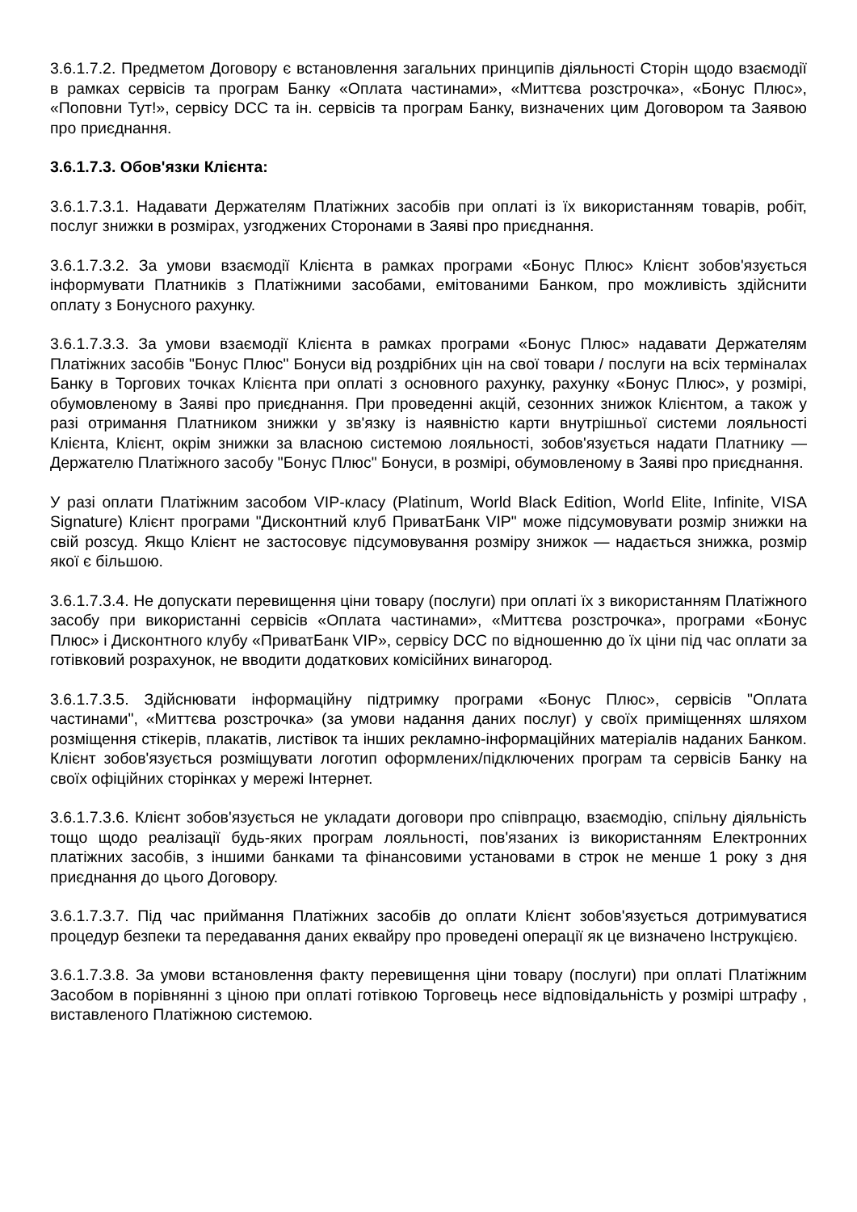3.6.1.7.2. Предметом Договору є встановлення загальних принципів діяльності Сторін щодо взаємодії в рамках сервісів та програм Банку «Оплата частинами», «Миттєва розстрочка», «Бонус Плюс», «Поповни Тут!», сервісу DCC та ін. сервісів та програм Банку, визначених цим Договором та Заявою про приєднання.
3.6.1.7.3. Обов'язки Клієнта:
3.6.1.7.3.1. Надавати Держателям Платіжних засобів при оплаті із їх використанням товарів, робіт, послуг знижки в розмірах, узгоджених Сторонами в Заяві про приєднання.
3.6.1.7.3.2. За умови взаємодії Клієнта в рамках програми «Бонус Плюс» Клієнт зобов'язується інформувати Платників з Платіжними засобами, емітованими Банком, про можливість здійснити оплату з Бонусного рахунку.
3.6.1.7.3.3. За умови взаємодії Клієнта в рамках програми «Бонус Плюс» надавати Держателям Платіжних засобів "Бонус Плюс" Бонуси від роздрібних цін на свої товари / послуги на всіх терміналах Банку в Торгових точках Клієнта при оплаті з основного рахунку, рахунку «Бонус Плюс», у розмірі, обумовленому в Заяві про приєднання. При проведенні акцій, сезонних знижок Клієнтом, а також у разі отримання Платником знижки у зв'язку із наявністю карти внутрішньої системи лояльності Клієнта, Клієнт, окрім знижки за власною системою лояльності, зобов'язується надати Платнику — Держателю Платіжного засобу "Бонус Плюс" Бонуси, в розмірі, обумовленому в Заяві про приєднання.
У разі оплати Платіжним засобом VIP-класу (Platinum, World Black Edition, World Elite, Infinite, VISA Signature) Клієнт програми "Дисконтний клуб ПриватБанк VIP" може підсумовувати розмір знижки на свій розсуд. Якщо Клієнт не застосовує підсумовування розміру знижок — надається знижка, розмір якої є більшою.
3.6.1.7.3.4. Не допускати перевищення ціни товару (послуги) при оплаті їх з використанням Платіжного засобу при використанні сервісів «Оплата частинами», «Миттєва розстрочка», програми «Бонус Плюс» і Дисконтного клубу «ПриватБанк VIP», сервісу DCC по відношенню до їх ціни під час оплати за готівковий розрахунок, не вводити додаткових комісійних винагород.
3.6.1.7.3.5. Здійснювати інформаційну підтримку програми «Бонус Плюс», сервісів "Оплата частинами", «Миттєва розстрочка» (за умови надання даних послуг) у своїх приміщеннях шляхом розміщення стікерів, плакатів, листівок та інших рекламно-інформаційних матеріалів наданих Банком. Клієнт зобов'язується розміщувати логотип оформлених/підключених програм та сервісів Банку на своїх офіційних сторінках у мережі Інтернет.
3.6.1.7.3.6. Клієнт зобов'язується не укладати договори про співпрацю, взаємодію, спільну діяльність тощо щодо реалізації будь-яких програм лояльності, пов'язаних із використанням Електронних платіжних засобів, з іншими банками та фінансовими установами в строк не менше 1 року з дня приєднання до цього Договору.
3.6.1.7.3.7. Під час приймання Платіжних засобів до оплати Клієнт зобов'язується дотримуватися процедур безпеки та передавання даних еквайру про проведені операції як це визначено Інструкцією.
3.6.1.7.3.8. За умови встановлення факту перевищення ціни товару (послуги) при оплаті Платіжним Засобом в порівнянні з ціною при оплаті готівкою Торговець несе відповідальність у розмірі штрафу , виставленого Платіжною системою.